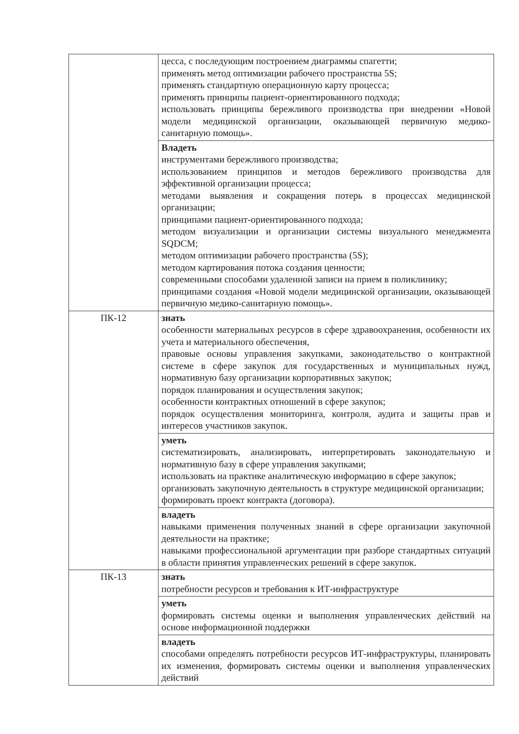| | цесса, с последующим построением диаграммы спагетти; применять метод оптимизации рабочего пространства 5S; применять стандартную операционную карту процесса; применять принципы пациент-ориентированного подхода; использовать принципы бережливого производства при внедрении «Новой модели медицинской организации, оказывающей первичную медико-санитарную помощь». |
| | Владеть инструментами бережливого производства; использованием принципов и методов бережливого производства для эффективной организации процесса; методами выявления и сокращения потерь в процессах медицинской организации; принципами пациент-ориентированного подхода; методом визуализации и организации системы визуального менеджмента SQDCM; методом оптимизации рабочего пространства (5S); методом картирования потока создания ценности; современными способами удаленной записи на прием в поликлинику; принципами создания «Новой модели медицинской организации, оказывающей первичную медико-санитарную помощь». |
| ПК-12 | знать особенности материальных ресурсов в сфере здравоохранения, особенности их учета и материального обеспечения, правовые основы управления закупками, законодательство о контрактной системе в сфере закупок для государственных и муниципальных нужд, нормативную базу организации корпоративных закупок; порядок планирования и осуществления закупок; особенности контрактных отношений в сфере закупок; порядок осуществления мониторинга, контроля, аудита и защиты прав и интересов участников закупок. |
| | уметь систематизировать, анализировать, интерпретировать законодательную и нормативную базу в сфере управления закупками; использовать на практике аналитическую информацию в сфере закупок; организовать закупочную деятельность в структуре медицинской организации; формировать проект контракта (договора). |
| | владеть навыками применения полученных знаний в сфере организации закупочной деятельности на практике; навыками профессиональной аргументации при разборе стандартных ситуаций в области принятия управленческих решений в сфере закупок. |
| ПК-13 | знать потребности ресурсов и требования к ИТ-инфраструктуре |
| | уметь формировать системы оценки и выполнения управленческих действий на основе информационной поддержки |
| | владеть способами определять потребности ресурсов ИТ-инфраструктуры, планировать их изменения, формировать системы оценки и выполнения управленческих действий |